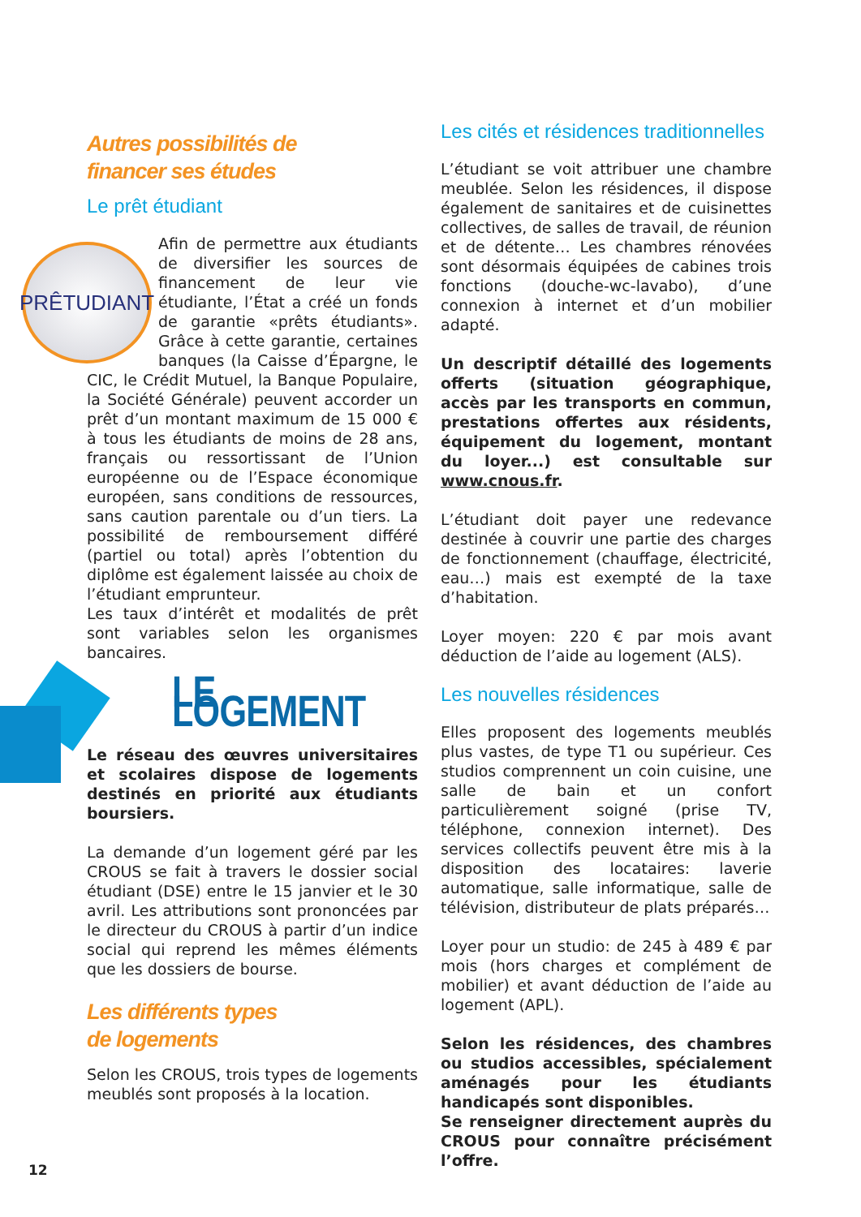Autres possibilités de
financer ses études
Le prêt étudiant
PRÊTUDIANT
Afin de permettre aux étudiants de diversifier les sources de financement de leur vie étudiante, l’État a créé un fonds de garantie «prêts étudiants». Grâce à cette garantie, certaines banques (la Caisse d’Épargne, le CIC, le Crédit Mutuel, la Banque Populaire, la Société Générale) peuvent accorder un prêt d’un montant maximum de 15 000 € à tous les étudiants de moins de 28 ans, français ou ressortissant de l’Union européenne ou de l’Espace économique européen, sans conditions de ressources, sans caution parentale ou d’un tiers. La possibilité de remboursement différé (partiel ou total) après l’obtention du diplôme est également laissée au choix de l’étudiant emprunteur.
Les taux d’intérêt et modalités de prêt sont variables selon les organismes bancaires.
LE LOGEMENT
Le réseau des œuvres universitaires et scolaires dispose de logements destinés en priorité aux étudiants boursiers.
La demande d’un logement géré par les CROUS se fait à travers le dossier social étudiant (DSE) entre le 15 janvier et le 30 avril. Les attributions sont prononcées par le directeur du CROUS à partir d’un indice social qui reprend les mêmes éléments que les dossiers de bourse.
Les différents types
de logements
Selon les CROUS, trois types de logements meublés sont proposés à la location.
Les cités et résidences traditionnelles
L’étudiant se voit attribuer une chambre meublée. Selon les résidences, il dispose également de sanitaires et de cuisinettes collectives, de salles de travail, de réunion et de détente… Les chambres rénovées sont désormais équipées de cabines trois fonctions (douche-wc-lavabo), d’une connexion à internet et d’un mobilier adapté.
Un descriptif détaillé des logements offerts (situation géographique, accès par les transports en commun, prestations offertes aux résidents, équipement du logement, montant du loyer...) est consultable sur www.cnous.fr.
L’étudiant doit payer une redevance destinée à couvrir une partie des charges de fonctionnement (chauffage, électricité, eau…) mais est exempté de la taxe d’habitation.
Loyer moyen: 220 € par mois avant déduction de l’aide au logement (ALS).
Les nouvelles résidences
Elles proposent des logements meublés plus vastes, de type T1 ou supérieur. Ces studios comprennent un coin cuisine, une salle de bain et un confort particulièrement soigné (prise TV, téléphone, connexion internet). Des services collectifs peuvent être mis à la disposition des locataires: laverie automatique, salle informatique, salle de télévision, distributeur de plats préparés…
Loyer pour un studio: de 245 à 489 € par mois (hors charges et complément de mobilier) et avant déduction de l’aide au logement (APL).
Selon les résidences, des chambres ou studios accessibles, spécialement aménagés pour les étudiants handicapés sont disponibles.
Se renseigner directement auprès du CROUS pour connaître précisément l’offre.
12